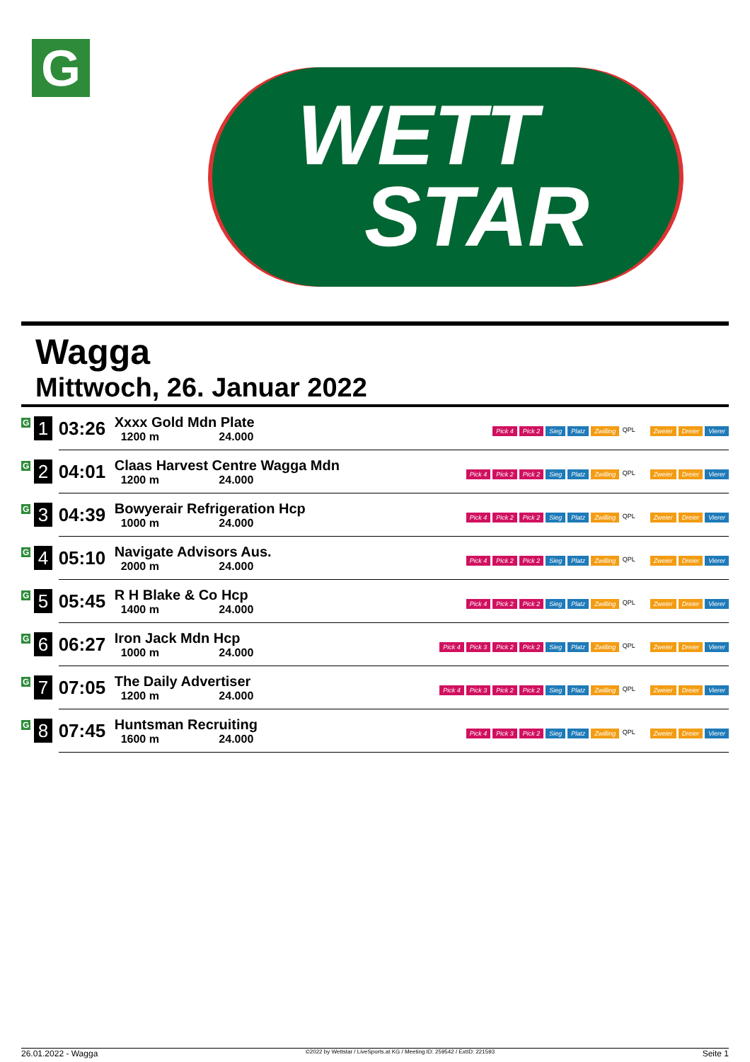G
WETT
STAR
Wagga
Mittwoch, 26. Januar 2022
| G 1 | 03:26 | Xxxx Gold Mdn Plate 1200 m 24.000 | Pick 4 Pick 2 Sieg Platz Zwilling QPL Zweier Dreier Vierer |
| G 2 | 04:01 | Claas Harvest Centre Wagga Mdn 1200 m 24.000 | Pick 4 Pick 2 Pick 2 Sieg Platz Zwilling QPL Zweier Dreier Vierer |
| G 3 | 04:39 | Bowyerair Refrigeration Hcp 1000 m 24.000 | Pick 4 Pick 2 Pick 2 Sieg Platz Zwilling QPL Zweier Dreier Vierer |
| G 4 | 05:10 | Navigate Advisors Aus. 2000 m 24.000 | Pick 4 Pick 2 Pick 2 Sieg Platz Zwilling QPL Zweier Dreier Vierer |
| G 5 | 05:45 | R H Blake & Co Hcp 1400 m 24.000 | Pick 4 Pick 2 Pick 2 Sieg Platz Zwilling QPL Zweier Dreier Vierer |
| G 6 | 06:27 | Iron Jack Mdn Hcp 1000 m 24.000 | Pick 4 Pick 3 Pick 2 Pick 2 Sieg Platz Zwilling QPL Zweier Dreier Vierer |
| G 7 | 07:05 | The Daily Advertiser 1200 m 24.000 | Pick 4 Pick 3 Pick 2 Pick 2 Sieg Platz Zwilling QPL Zweier Dreier Vierer |
| G 8 | 07:45 | Huntsman Recruiting 1600 m 24.000 | Pick 4 Pick 3 Pick 2 Sieg Platz Zwilling QPL Zweier Dreier Vierer |
26.01.2022 - Wagga ©2022 by Wettstar / LiveSports.at KG / Meeting ID: 259542 / ExtID: 221593 Seite 1